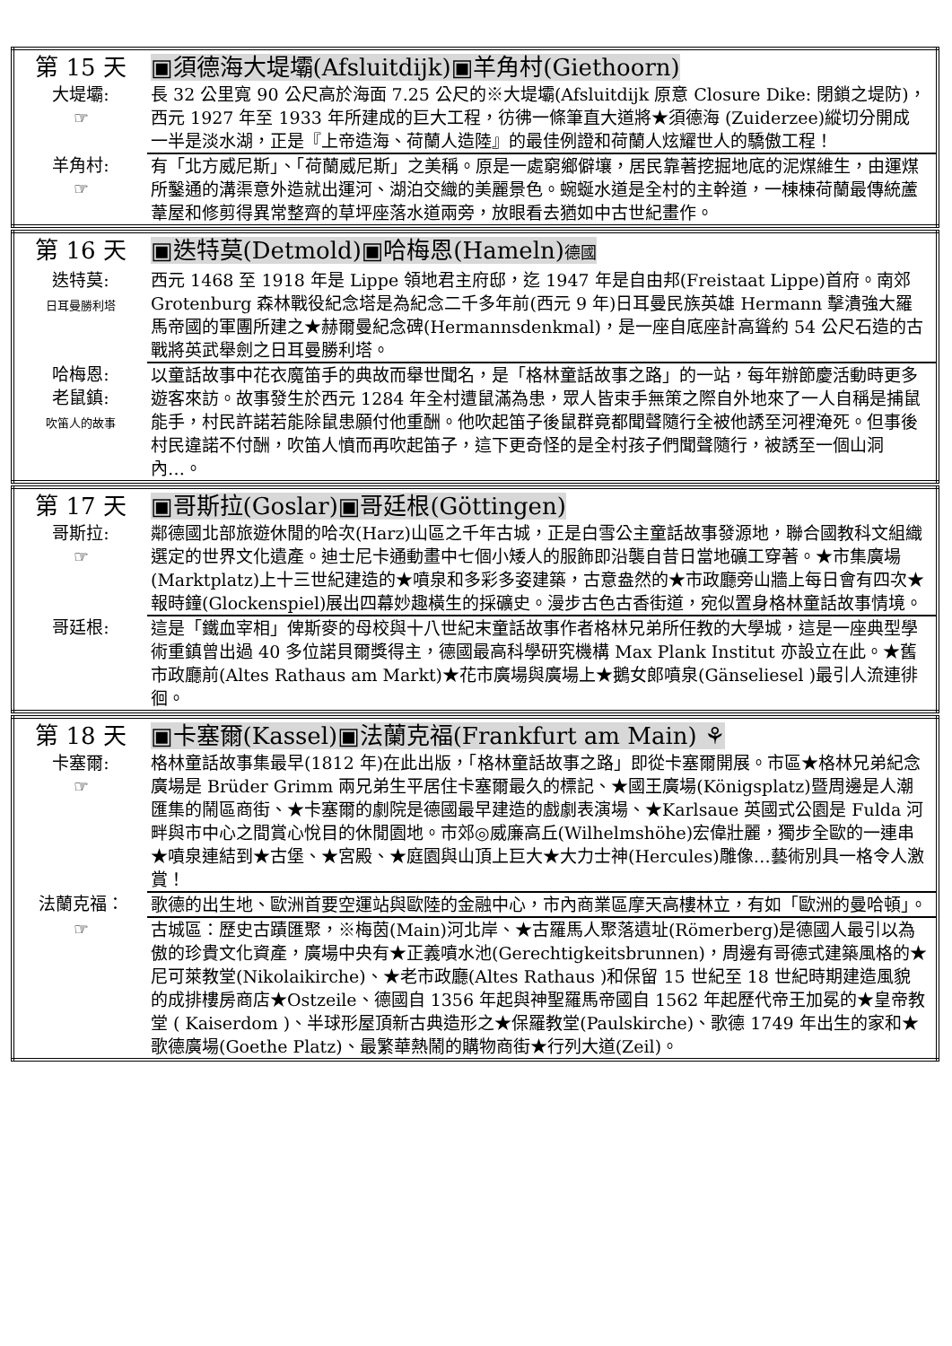| 第 15 天 | ▣須德海大堤壩(Afsluitdijk)▣羊角村(Giethoorn) |
| 大堤壩: ☞ | 長 32 公里寬 90 公尺高於海面 7.25 公尺的※大堤壩(Afsluitdijk 原意 Closure Dike: 閉鎖之堤防)，西元 1927 年至 1933 年所建成的巨大工程，彷彿一條筆直大道將★須德海 (Zuiderzee)縱切分開成一半是淡水湖，正是『上帝造海、荷蘭人造陸』的最佳例證和荷蘭人炫耀世人的驕傲工程！ |
| 羊角村: ☞ | 有「北方威尼斯」、「荷蘭威尼斯」之美稱。原是一處窮鄉僻壤，居民靠著挖掘地底的泥煤維生，由運煤所鑿通的溝渠意外造就出運河、湖泊交織的美麗景色。蜿蜒水道是全村的主幹道，一棟棟荷蘭最傳統蘆葦屋和修剪得異常整齊的草坪座落水道兩旁，放眼看去猶如中古世紀畫作。 |
| 第 16 天 | ▣迭特莫(Detmold)▣哈梅恩(Hameln) 德國 |
| 迭特莫: 日耳曼勝利塔 | 西元 1468 至 1918 年是 Lippe 領地君主府邸，迄 1947 年是自由邦(Freistaat Lippe)首府。南郊 Grotenburg 森林戰役紀念塔是為紀念二千多年前(西元 9 年)日耳曼民族英雄 Hermann 擊潰強大羅馬帝國的軍團所建之★赫爾曼紀念碑(Hermannsdenkmal)，是一座自底座計高聳約 54 公尺石造的古戰將英武舉劍之日耳曼勝利塔。 |
| 哈梅恩: 老鼠鎮: 吹笛人的故事 | 以童話故事中花衣魔笛手的典故而舉世聞名，是「格林童話故事之路」的一站，每年辦節慶活動時更多遊客來訪。故事發生於西元 1284 年全村遭鼠滿為患，眾人皆束手無策之際自外地來了一人自稱是捕鼠能手，村民許諾若能除鼠患願付他重酬。他吹起笛子後鼠群竟都聞聲隨行全被他誘至河裡淹死。但事後村民違諾不付酬，吹笛人憤而再吹起笛子，這下更奇怪的是全村孩子們聞聲隨行，被誘至一個山洞內…。 |
| 第 17 天 | ▣哥斯拉(Goslar)▣哥廷根(Göttingen) |
| 哥斯拉: ☞ | 鄰德國北部旅遊休閒的哈次(Harz)山區之千年古城，正是白雪公主童話故事發源地，聯合國教科文組織選定的世界文化遺產。迪士尼卡通動畫中七個小矮人的服飾即沿襲自昔日當地礦工穿著。★市集廣場(Marktplatz)上十三世紀建造的★噴泉和多彩多姿建築，古意盎然的★市政廳旁山牆上每日會有四次★報時鐘(Glockenspiel)展出四幕妙趣橫生的採礦史。漫步古色古香街道，宛似置身格林童話故事情境。 |
| 哥廷根: | 這是「鐵血宰相」俾斯麥的母校與十八世紀末童話故事作者格林兄弟所任教的大學城，這是一座典型學術重鎮曾出過 40 多位諾貝爾獎得主，德國最高科學研究機構 Max Plank Institut 亦設立在此。★舊市政廳前(Altes Rathaus am Markt)★花市廣場與廣場上★鵝女郎噴泉(Gänseliesel )最引人流連徘徊。 |
| 第 18 天 | ▣卡塞爾(Kassel)▣法蘭克福(Frankfurt am Main) ⚘ |
| 卡塞爾: ☞ | 格林童話故事集最早(1812 年)在此出版，「格林童話故事之路」即從卡塞爾開展。市區★格林兄弟紀念廣場是 Brüder Grimm 兩兄弟生平居住卡塞爾最久的標記、★國王廣場(Königsplatz)暨周邊是人潮匯集的鬧區商街、★卡塞爾的劇院是德國最早建造的戲劇表演場、★Karlsaue 英國式公園是 Fulda 河畔與市中心之間賞心悅目的休閒園地。市郊◎威廉高丘(Wilhelmshöhe)宏偉壯麗，獨步全歐的一連串★噴泉連結到★古堡、★宮殿、★庭園與山頂上巨大★大力士神(Hercules)雕像…藝術別具一格令人激賞！ |
| 法蘭克福： | 歌德的出生地、歐洲首要空運站與歐陸的金融中心，市內商業區摩天高樓林立，有如「歐洲的曼哈頓」。 |
| ☞ | 古城區：歷史古蹟匯聚，※梅茵(Main)河北岸、★古羅馬人聚落遺址(Römerberg)是德國人最引以為傲的珍貴文化資產，廣場中央有★正義噴水池(Gerechtigkeitsbrunnen)，周邊有哥德式建築風格的★尼可萊教堂(Nikolaikirche)、★老市政廳(Altes Rathaus )和保留 15 世紀至 18 世紀時期建造風貌的成排樓房商店★Ostzeile、德國自 1356 年起與神聖羅馬帝國自 1562 年起歷代帝王加冕的★皇帝教堂 ( Kaiserdom )、半球形屋頂新古典造形之★保羅教堂(Paulskirche)、歌德 1749 年出生的家和★歌德廣場(Goethe Platz)、最繁華熱鬧的購物商街★行列大道(Zeil)。 |